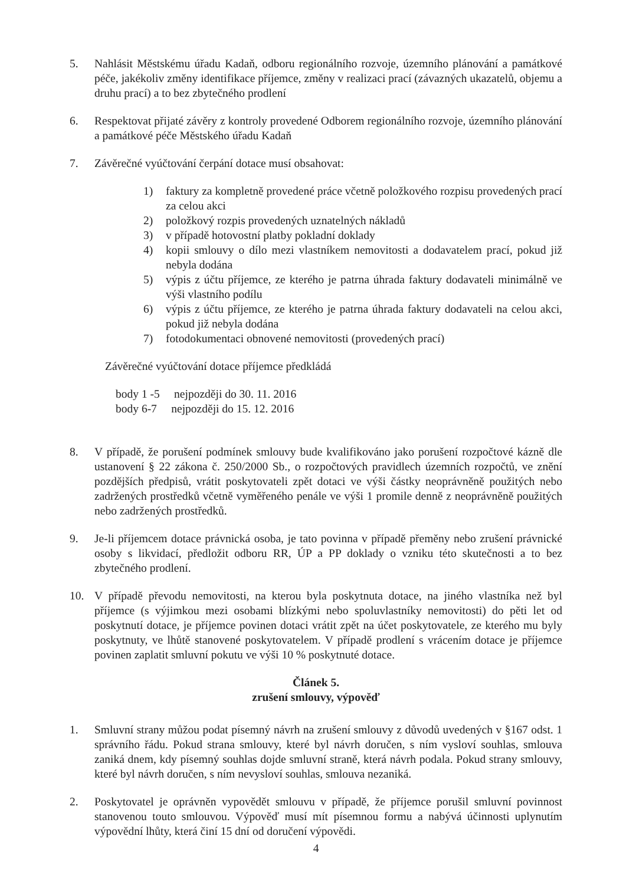5. Nahlásit Městskému úřadu Kadaň, odboru regionálního rozvoje, územního plánování a památkové péče, jakékoliv změny identifikace příjemce, změny v realizaci prací (závazných ukazatelů, objemu a druhu prací) a to bez zbytečného prodlení
6. Respektovat přijaté závěry z kontroly provedené Odborem regionálního rozvoje, územního plánování a památkové péče Městského úřadu Kadaň
7. Závěrečné vyúčtování čerpání dotace musí obsahovat:
1) faktury za kompletně provedené práce včetně položkového rozpisu provedených prací za celou akci
2) položkový rozpis provedených uznatelných nákladů
3) v případě hotovostní platby pokladní doklady
4) kopii smlouvy o dílo mezi vlastníkem nemovitosti a dodavatelem prací, pokud již nebyla dodána
5) výpis z účtu příjemce, ze kterého je patrna úhrada faktury dodavateli minimálně ve výši vlastního podílu
6) výpis z účtu příjemce, ze kterého je patrna úhrada faktury dodavateli na celou akci, pokud již nebyla dodána
7) fotodokumentaci obnovené nemovitosti (provedených prací)
Závěrečné vyúčtování dotace příjemce předkládá
body 1 -5 nejpozději do 30. 11. 2016
body 6-7 nejpozději do 15. 12. 2016
8. V případě, že porušení podmínek smlouvy bude kvalifikováno jako porušení rozpočtové kázně dle ustanovení § 22 zákona č. 250/2000 Sb., o rozpočtových pravidlech územních rozpočtů, ve znění pozdějších předpisů, vrátit poskytovateli zpět dotaci ve výši částky neoprávněně použitých nebo zadržených prostředků včetně vyměřeného penále ve výši 1 promile denně z neoprávněně použitých nebo zadržených prostředků.
9. Je-li příjemcem dotace právnická osoba, je tato povinna v případě přeměny nebo zrušení právnické osoby s likvidací, předložit odboru RR, ÚP a PP doklady o vzniku této skutečnosti a to bez zbytečného prodlení.
10. V případě převodu nemovitosti, na kterou byla poskytnuta dotace, na jiného vlastníka než byl příjemce (s výjimkou mezi osobami blízkými nebo spoluvlastníky nemovitosti) do pěti let od poskytnutí dotace, je příjemce povinen dotaci vrátit zpět na účet poskytovatele, ze kterého mu byly poskytnuty, ve lhůtě stanovené poskytovatelem. V případě prodlení s vrácením dotace je příjemce povinen zaplatit smluvní pokutu ve výši 10 % poskytnuté dotace.
Článek 5.
zrušení smlouvy, výpověď
1. Smluvní strany můžou podat písemný návrh na zrušení smlouvy z důvodů uvedených v §167 odst. 1 správního řádu. Pokud strana smlouvy, které byl návrh doručen, s ním vysloví souhlas, smlouva zaniká dnem, kdy písemný souhlas dojde smluvní straně, která návrh podala. Pokud strany smlouvy, které byl návrh doručen, s ním nevysloví souhlas, smlouva nezaniká.
2. Poskytovatel je oprávněn vypovědět smlouvu v případě, že příjemce porušil smluvní povinnost stanovenou touto smlouvou. Výpověď musí mít písemnou formu a nabývá účinnosti uplynutím výpovědní lhůty, která činí 15 dní od doručení výpovědi.
4